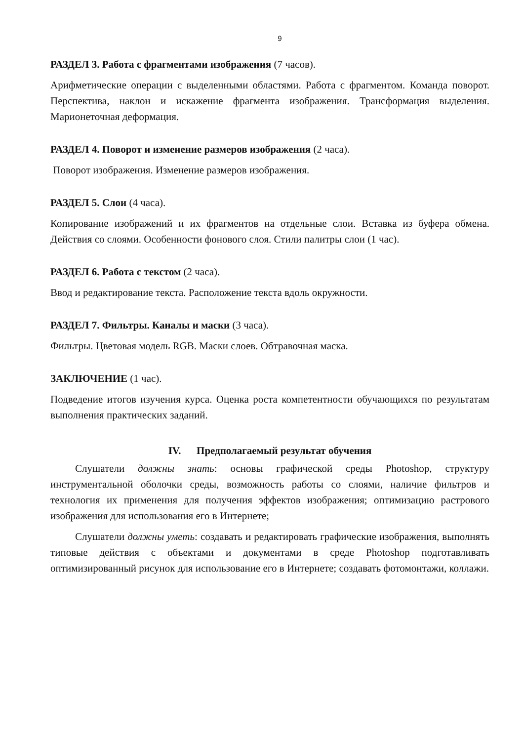9
РАЗДЕЛ 3. Работа с фрагментами изображения (7 часов).
Арифметические операции с выделенными областями. Работа с фрагментом. Команда поворот. Перспектива, наклон и искажение фрагмента изображения. Трансформация выделения. Марионеточная деформация.
РАЗДЕЛ 4. Поворот и изменение размеров изображения (2 часа).
Поворот изображения. Изменение размеров изображения.
РАЗДЕЛ 5. Слои (4 часа).
Копирование изображений и их фрагментов на отдельные слои. Вставка из буфера обмена. Действия со слоями. Особенности фонового слоя. Стили палитры слои (1 час).
РАЗДЕЛ 6. Работа с текстом (2 часа).
Ввод и редактирование текста. Расположение текста вдоль окружности.
РАЗДЕЛ 7. Фильтры. Каналы и маски (3 часа).
Фильтры. Цветовая модель RGB. Маски слоев. Обтравочная маска.
ЗАКЛЮЧЕНИЕ (1 час).
Подведение итогов изучения курса. Оценка роста компетентности обучающихся по результатам выполнения практических заданий.
IV. Предполагаемый результат обучения
Слушатели должны знать: основы графической среды Photoshop, структуру инструментальной оболочки среды, возможность работы со слоями, наличие фильтров и технология их применения для получения эффектов изображения; оптимизацию растрового изображения для использования его в Интернете;
Слушатели должны уметь: создавать и редактировать графические изображения, выполнять типовые действия с объектами и документами в среде Photoshop подготавливать оптимизированный рисунок для использование его в Интернете; создавать фотомонтажи, коллажи.